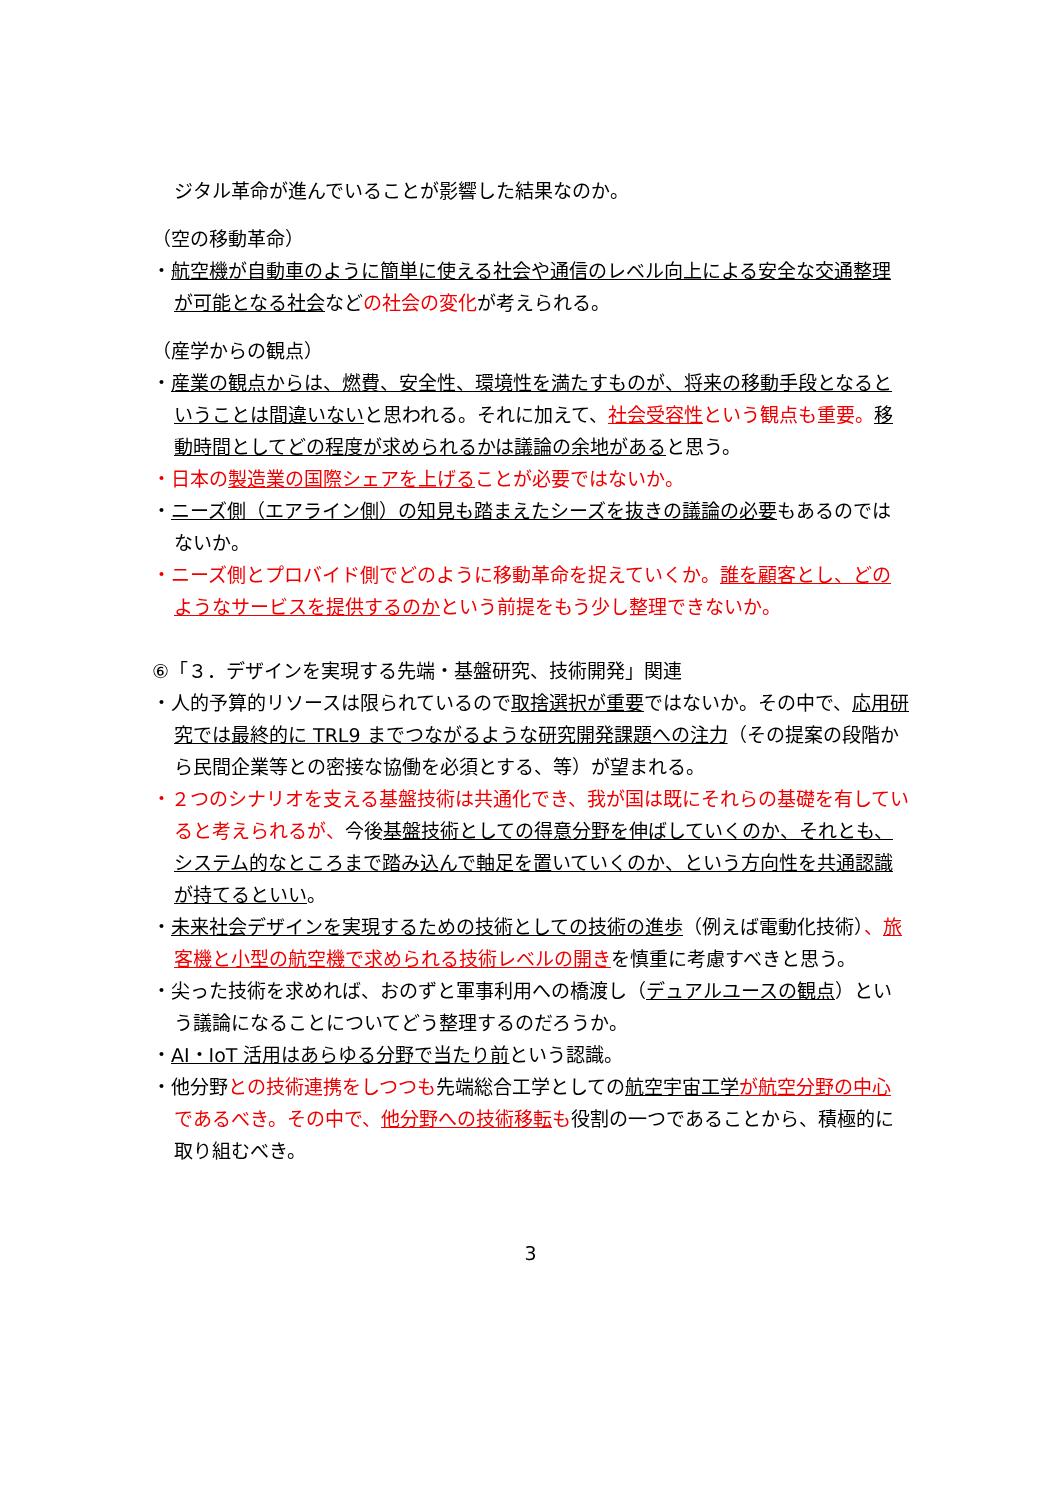ジタル革命が進んでいることが影響した結果なのか。
（空の移動革命）
・航空機が自動車のように簡単に使える社会や通信のレベル向上による安全な交通整理が可能となる社会などの社会の変化が考えられる。
（産学からの観点）
・産業の観点からは、燃費、安全性、環境性を満たすものが、将来の移動手段となるということは間違いないと思われる。それに加えて、社会受容性という観点も重要。移動時間としてどの程度が求められるかは議論の余地があると思う。
・日本の製造業の国際シェアを上げることが必要ではないか。
・ニーズ側（エアライン側）の知見も踏まえたシーズを抜きの議論の必要もあるのではないか。
・ニーズ側とプロバイド側でどのように移動革命を捉えていくか。誰を顧客とし、どのようなサービスを提供するのかという前提をもう少し整理できないか。
⑥「３．デザインを実現する先端・基盤研究、技術開発」関連
・人的予算的リソースは限られているので取捨選択が重要ではないか。その中で、応用研究では最終的に TRL9 までつながるような研究開発課題への注力（その提案の段階から民間企業等との密接な協働を必須とする、等）が望まれる。
・２つのシナリオを支える基盤技術は共通化でき、我が国は既にそれらの基礎を有していると考えられるが、今後基盤技術としての得意分野を伸ばしていくのか、それとも、システム的なところまで踏み込んで軸足を置いていくのか、という方向性を共通認識が持てるといい。
・未来社会デザインを実現するための技術としての技術の進歩（例えば電動化技術）、旅客機と小型の航空機で求められる技術レベルの開きを慎重に考慮すべきと思う。
・尖った技術を求めれば、おのずと軍事利用への橋渡し（デュアルユースの観点）という議論になることについてどう整理するのだろうか。
・AI・IoT 活用はあらゆる分野で当たり前という認識。
・他分野との技術連携をしつつも先端総合工学としての航空宇宙工学 が航空分野の中心であるべき。その中で、他分野への技術移転も役割の一つであることから、積極的に取り組むべき。
3